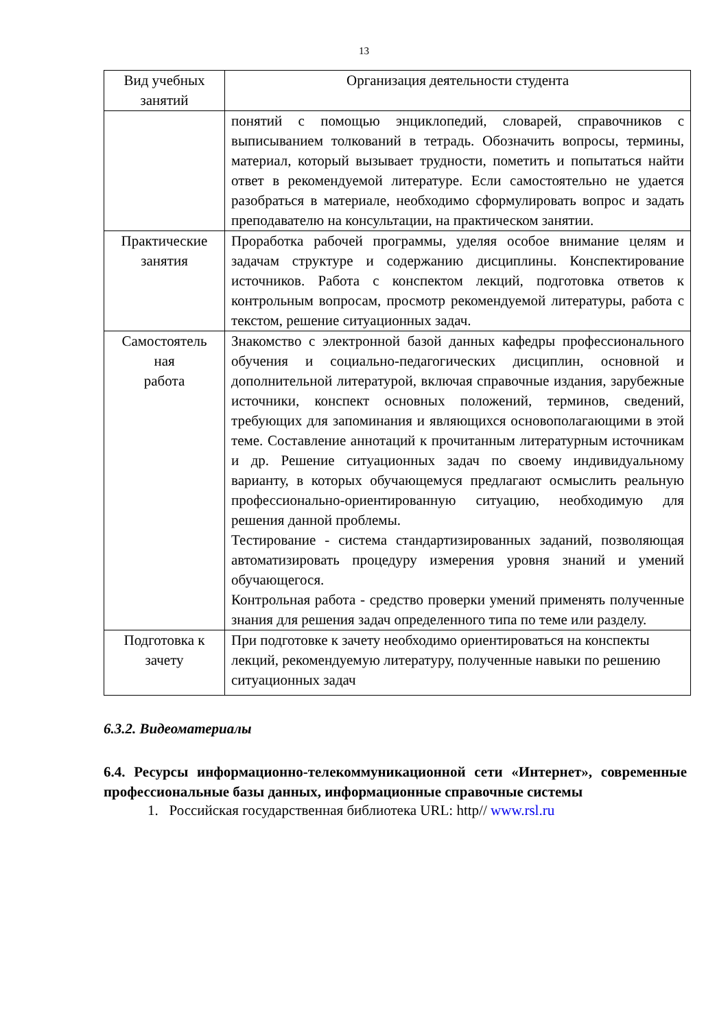13
| Вид учебных занятий | Организация деятельности студента |
| --- | --- |
| | понятий с помощью энциклопедий, словарей, справочников с выписыванием толкований в тетрадь. Обозначить вопросы, термины, материал, который вызывает трудности, пометить и попытаться найти ответ в рекомендуемой литературе. Если самостоятельно не удается разобраться в материале, необходимо сформулировать вопрос и задать преподавателю на консультации, на практическом занятии. |
| Практические занятия | Проработка рабочей программы, уделяя особое внимание целям и задачам структуре и содержанию дисциплины. Конспектирование источников. Работа с конспектом лекций, подготовка ответов к контрольным вопросам, просмотр рекомендуемой литературы, работа с текстом, решение ситуационных задач. |
| Самостоятель ная работа | Знакомство с электронной базой данных кафедры профессионального обучения и социально-педагогических дисциплин, основной и дополнительной литературой, включая справочные издания, зарубежные источники, конспект основных положений, терминов, сведений, требующих для запоминания и являющихся основополагающими в этой теме. Составление аннотаций к прочитанным литературным источникам и др. Решение ситуационных задач по своему индивидуальному варианту, в которых обучающемуся предлагают осмыслить реальную профессионально-ориентированную ситуацию, необходимую для решения данной проблемы. Тестирование - система стандартизированных заданий, позволяющая автоматизировать процедуру измерения уровня знаний и умений обучающегося. Контрольная работа - средство проверки умений применять полученные знания для решения задач определенного типа по теме или разделу. |
| Подготовка к зачету | При подготовке к зачету необходимо ориентироваться на конспекты лекций, рекомендуемую литературу, полученные навыки по решению ситуационных задач |
6.3.2. Видеоматериалы
6.4. Ресурсы информационно-телекоммуникационной сети «Интернет», современные профессиональные базы данных, информационные справочные системы
1. Российская государственная библиотека URL: http// www.rsl.ru